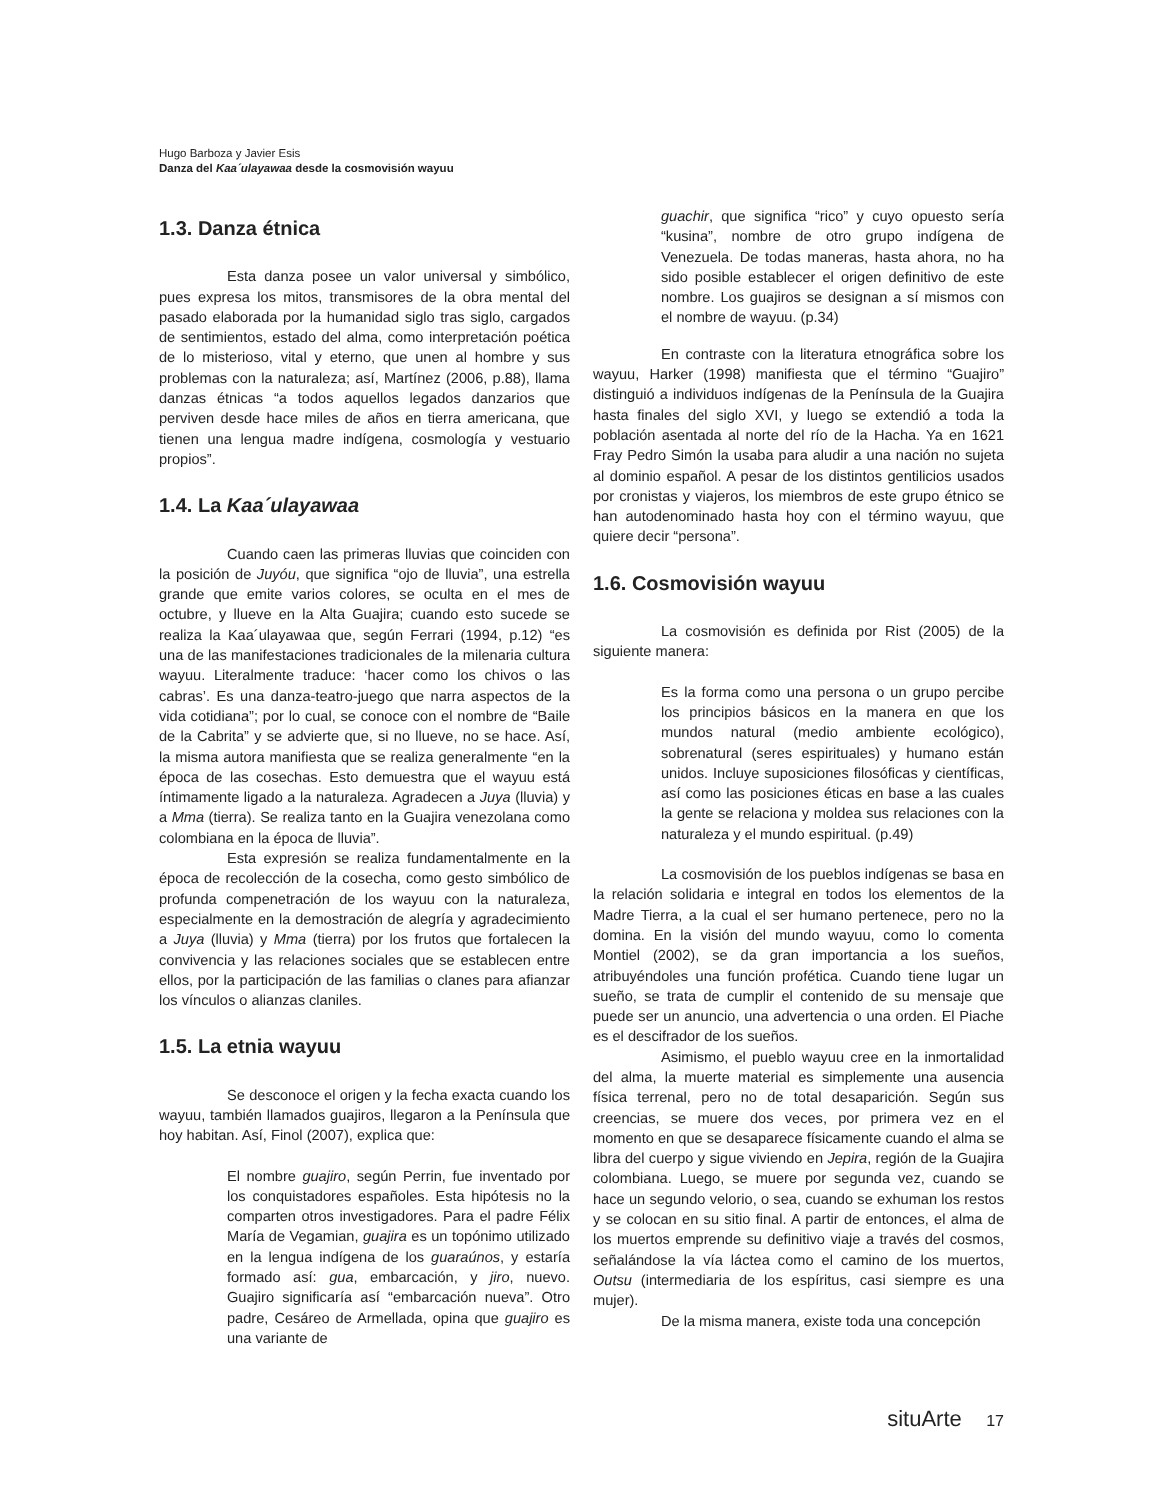Hugo Barboza y Javier Esis
Danza del Kaa´ulayawaa desde la cosmovisión wayuu
1.3. Danza étnica
Esta danza posee un valor universal y simbólico, pues expresa los mitos, transmisores de la obra mental del pasado elaborada por la humanidad siglo tras siglo, cargados de sentimientos, estado del alma, como interpretación poética de lo misterioso, vital y eterno, que unen al hombre y sus problemas con la naturaleza; así, Martínez (2006, p.88), llama danzas étnicas “a todos aquellos legados danzarios que perviven desde hace miles de años en tierra americana, que tienen una lengua madre indígena, cosmología y vestuario propios”.
1.4. La Kaa´ulayawaa
Cuando caen las primeras lluvias que coinciden con la posición de Juyóu, que significa “ojo de lluvia”, una estrella grande que emite varios colores, se oculta en el mes de octubre, y llueve en la Alta Guajira; cuando esto sucede se realiza la Kaa´ulayawaa que, según Ferrari (1994, p.12) “es una de las manifestaciones tradicionales de la milenaria cultura wayuu. Literalmente traduce: ‘hacer como los chivos o las cabras’. Es una danza-teatro-juego que narra aspectos de la vida cotidiana”; por lo cual, se conoce con el nombre de “Baile de la Cabrita” y se advierte que, si no llueve, no se hace. Así, la misma autora manifiesta que se realiza generalmente “en la época de las cosechas. Esto demuestra que el wayuu está íntimamente ligado a la naturaleza. Agradecen a Juya (lluvia) y a Mma (tierra). Se realiza tanto en la Guajira venezolana como colombiana en la época de lluvia”.
Esta expresión se realiza fundamentalmente en la época de recolección de la cosecha, como gesto simbólico de profunda compenetración de los wayuu con la naturaleza, especialmente en la demostración de alegría y agradecimiento a Juya (lluvia) y Mma (tierra) por los frutos que fortalecen la convivencia y las relaciones sociales que se establecen entre ellos, por la participación de las familias o clanes para afianzar los vínculos o alianzas claniles.
1.5. La etnia wayuu
Se desconoce el origen y la fecha exacta cuando los wayuu, también llamados guajiros, llegaron a la Península que hoy habitan. Así, Finol (2007), explica que:
El nombre guajiro, según Perrin, fue inventado por los conquistadores españoles. Esta hipótesis no la comparten otros investigadores. Para el padre Félix María de Vegamian, guajira es un topónimo utilizado en la lengua indígena de los guaraúnos, y estaría formado así: gua, embarcación, y jiro, nuevo. Guajiro significaría así “embarcación nueva”. Otro padre, Cesáreo de Armellada, opina que guajiro es una variante de
guachir, que significa “rico” y cuyo opuesto sería “kusina”, nombre de otro grupo indígena de Venezuela. De todas maneras, hasta ahora, no ha sido posible establecer el origen definitivo de este nombre. Los guajiros se designan a sí mismos con el nombre de wayuu. (p.34)
En contraste con la literatura etnográfica sobre los wayuu, Harker (1998) manifiesta que el término “Guajiro” distinguió a individuos indígenas de la Península de la Guajira hasta finales del siglo XVI, y luego se extendió a toda la población asentada al norte del río de la Hacha. Ya en 1621 Fray Pedro Simón la usaba para aludir a una nación no sujeta al dominio español. A pesar de los distintos gentilicios usados por cronistas y viajeros, los miembros de este grupo étnico se han autodenominado hasta hoy con el término wayuu, que quiere decir “persona”.
1.6. Cosmovisión wayuu
La cosmovisión es definida por Rist (2005) de la siguiente manera:
Es la forma como una persona o un grupo percibe los principios básicos en la manera en que los mundos natural (medio ambiente ecológico), sobrenatural (seres espirituales) y humano están unidos. Incluye suposiciones filosóficas y científicas, así como las posiciones éticas en base a las cuales la gente se relaciona y moldea sus relaciones con la naturaleza y el mundo espiritual. (p.49)
La cosmovisión de los pueblos indígenas se basa en la relación solidaria e integral en todos los elementos de la Madre Tierra, a la cual el ser humano pertenece, pero no la domina. En la visión del mundo wayuu, como lo comenta Montiel (2002), se da gran importancia a los sueños, atribuyéndoles una función profética. Cuando tiene lugar un sueño, se trata de cumplir el contenido de su mensaje que puede ser un anuncio, una advertencia o una orden. El Piache es el descifrador de los sueños.
Asimismo, el pueblo wayuu cree en la inmortalidad del alma, la muerte material es simplemente una ausencia física terrenal, pero no de total desaparición. Según sus creencias, se muere dos veces, por primera vez en el momento en que se desaparece físicamente cuando el alma se libra del cuerpo y sigue viviendo en Jepira, región de la Guajira colombiana. Luego, se muere por segunda vez, cuando se hace un segundo velorio, o sea, cuando se exhuman los restos y se colocan en su sitio final. A partir de entonces, el alma de los muertos emprende su definitivo viaje a través del cosmos, señalándose la vía láctea como el camino de los muertos, Outsu (intermediaria de los espíritus, casi siempre es una mujer).
De la misma manera, existe toda una concepción
situArte 17